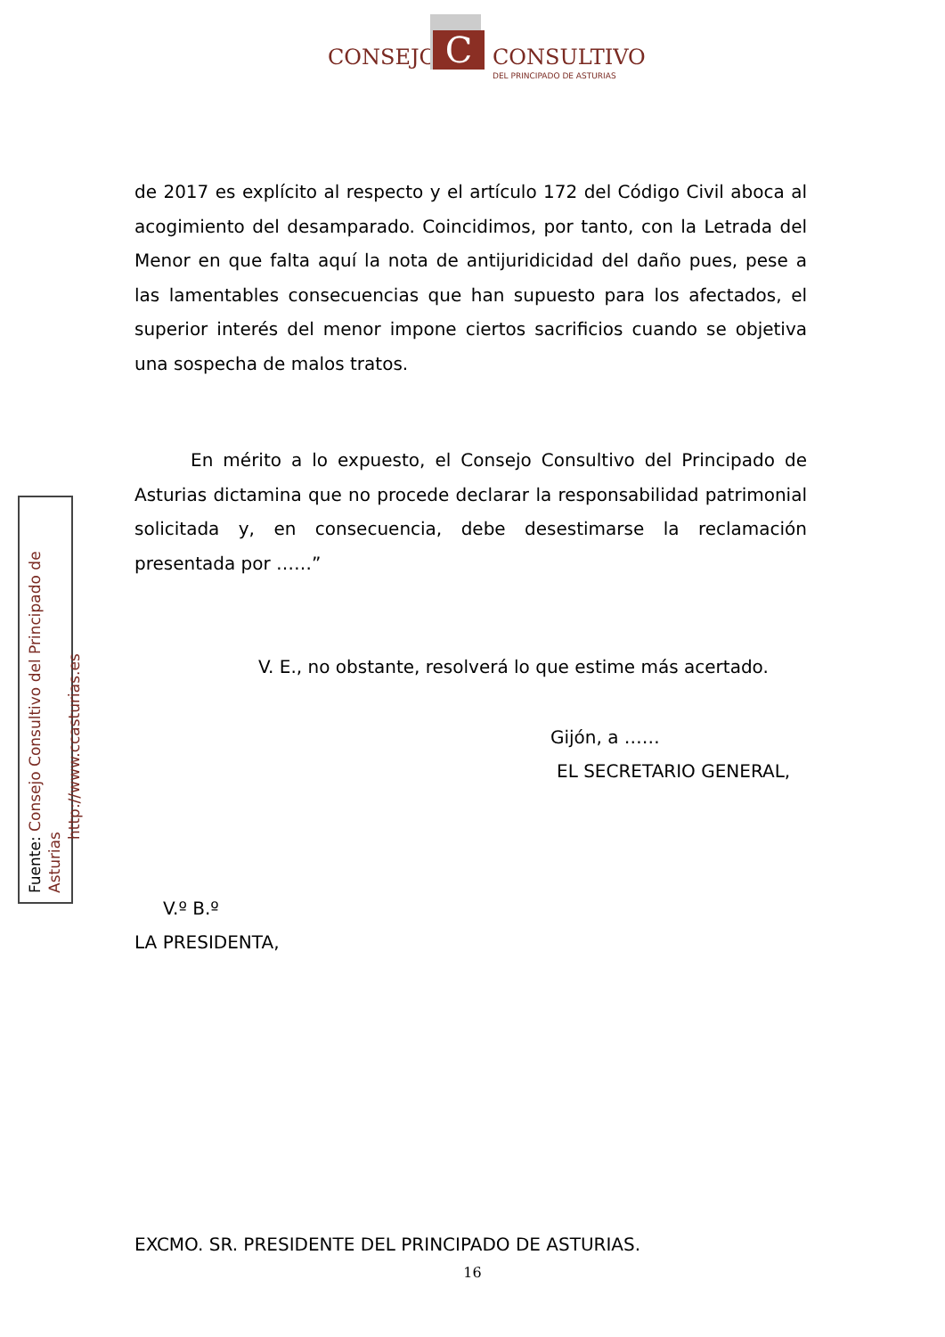CONSEJO C CONSULTIVO
DEL PRINCIPADO DE ASTURIAS
Fuente: Consejo Consultivo del Principado de Asturias
http://www.ccasturias.es
de 2017 es explícito al respecto y el artículo 172 del Código Civil aboca al acogimiento del desamparado. Coincidimos, por tanto, con la Letrada del Menor en que falta aquí la nota de antijuridicidad del daño pues, pese a las lamentables consecuencias que han supuesto para los afectados, el superior interés del menor impone ciertos sacrificios cuando se objetiva una sospecha de malos tratos.
En mérito a lo expuesto, el Consejo Consultivo del Principado de Asturias dictamina que no procede declarar la responsabilidad patrimonial solicitada y, en consecuencia, debe desestimarse la reclamación presentada por ……”
V. E., no obstante, resolverá lo que estime más acertado.
Gijón, a ……
EL SECRETARIO GENERAL,
V.º B.º
LA PRESIDENTA,
EXCMO. SR. PRESIDENTE DEL PRINCIPADO DE ASTURIAS.
16